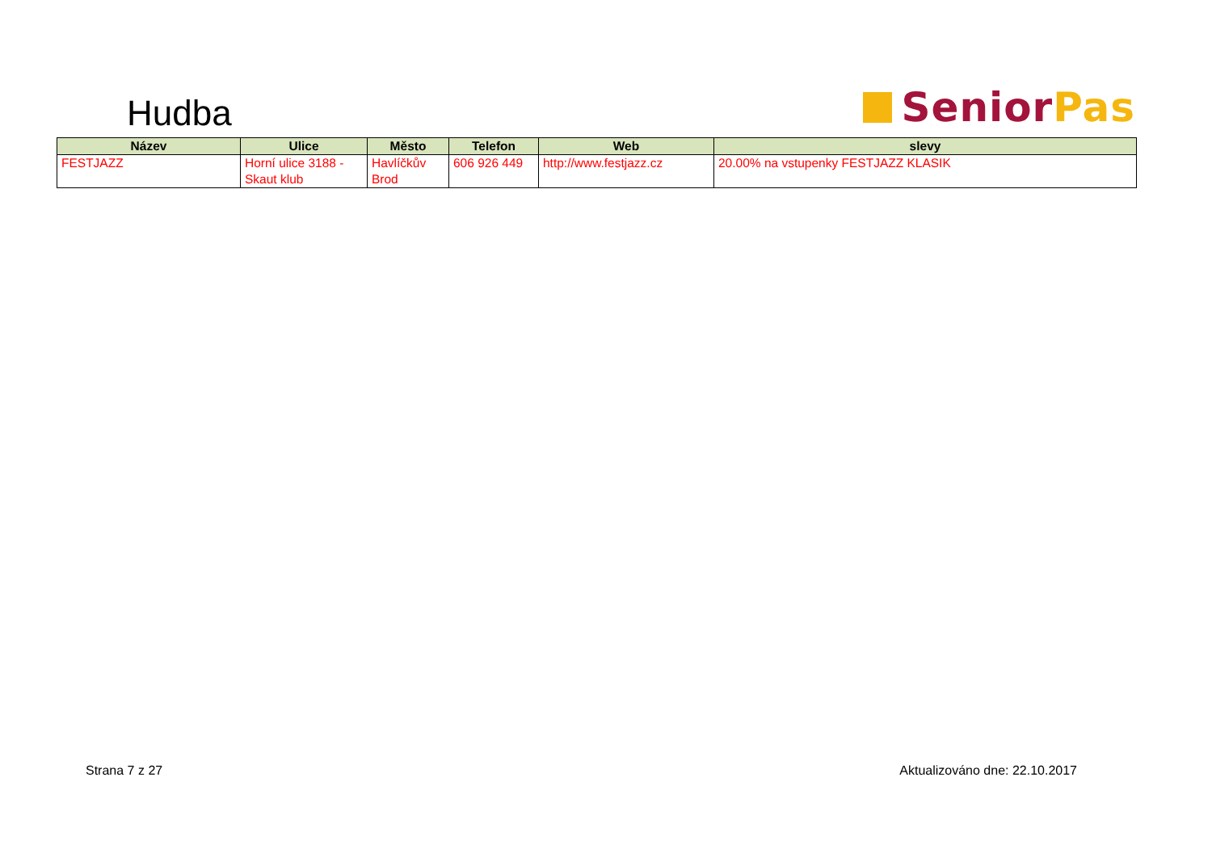Hudba
Senior Pas
| Název | Ulice | Město | Telefon | Web | slevy |
| --- | --- | --- | --- | --- | --- |
| FESTJAZZ | Horní ulice 3188 - Skaut klub | Havlíčkův Brod | 606 926 449 | http://www.festjazz.cz | 20.00% na vstupenky FESTJAZZ KLASIK |
Strana 7 z 27 Aktualizováno dne: 22.10.2017